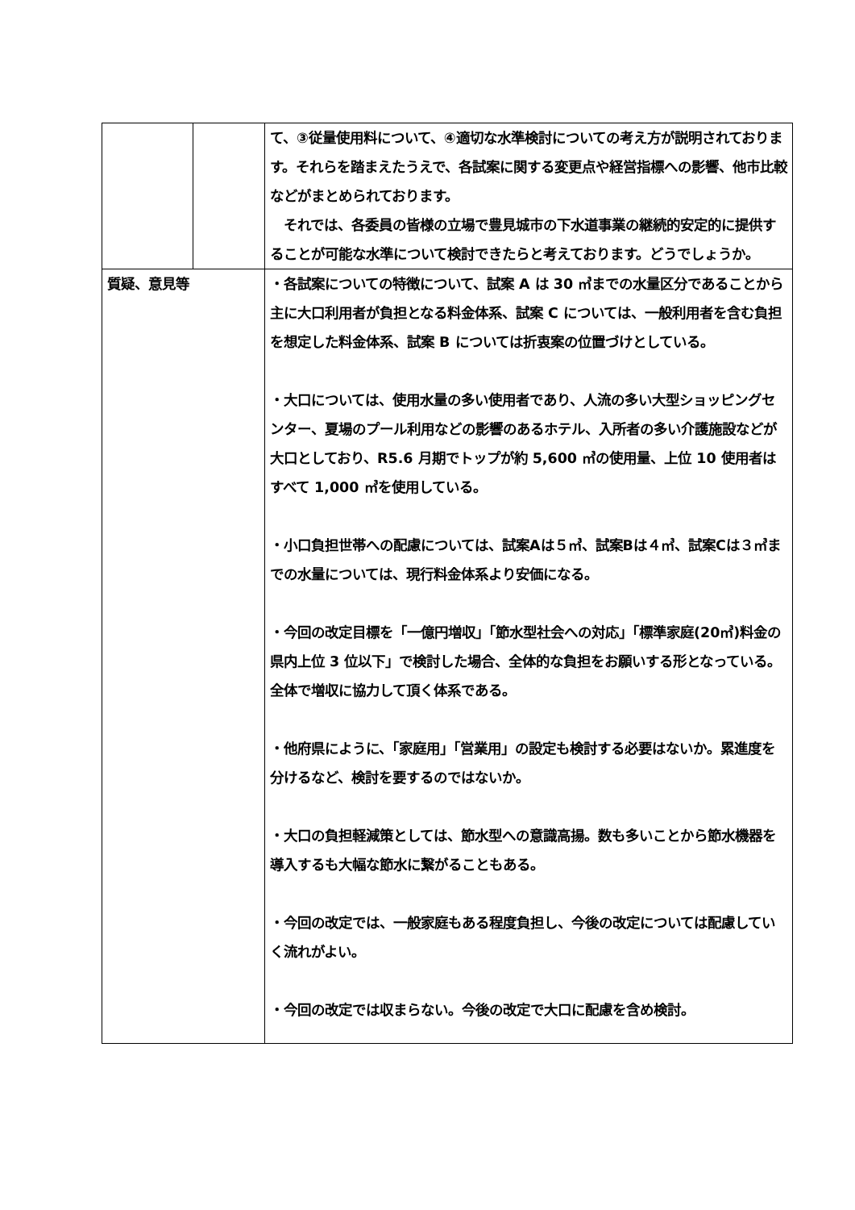| | | て、③従量使用料について、④適切な水準検討についての考え方が説明されております。それらを踏まえたうえで、各試案に関する変更点や経営指標への影響、他市比較などがまとめられております。 それでは、各委員の皆様の立場で豊見城市の下水道事業の継続的安定的に提供することが可能な水準について検討できたらと考えております。どうでしょうか。 |
| 質疑、意見等 | | ・各試案についての特徴について、試案 A は 30 ㎥までの水量区分であることから主に大口利用者が負担となる料金体系、試案 C については、一般利用者を含む負担を想定した料金体系、試案 B については折衷案の位置づけとしている。 ・大口については、使用水量の多い使用者であり、人流の多い大型ショッピングセンター、夏場のプール利用などの影響のあるホテル、入所者の多い介護施設などが大口としており、R5.6 月期でトップが約 5,600 ㎥の使用量、上位 10 使用者はすべて 1,000 ㎥を使用している。 ・小口負担世帯への配慮については、試案Aは５㎥、試案Bは４㎥、試案Cは３㎥までの水量については、現行料金体系より安価になる。 ・今回の改定目標を「一億円増収」「節水型社会への対応」「標準家庭(20㎥)料金の県内上位 3 位以下」で検討した場合、全体的な負担をお願いする形となっている。全体で増収に協力して頂く体系である。 ・他府県にように、「家庭用」「営業用」の設定も検討する必要はないか。累進度を分けるなど、検討を要するのではないか。 ・大口の負担軽減策としては、節水型への意識高揚。数も多いことから節水機器を導入するも大幅な節水に繋がることもある。 ・今回の改定では、一般家庭もある程度負担し、今後の改定については配慮していく流れがよい。 ・今回の改定では収まらない。今後の改定で大口に配慮を含め検討。 |